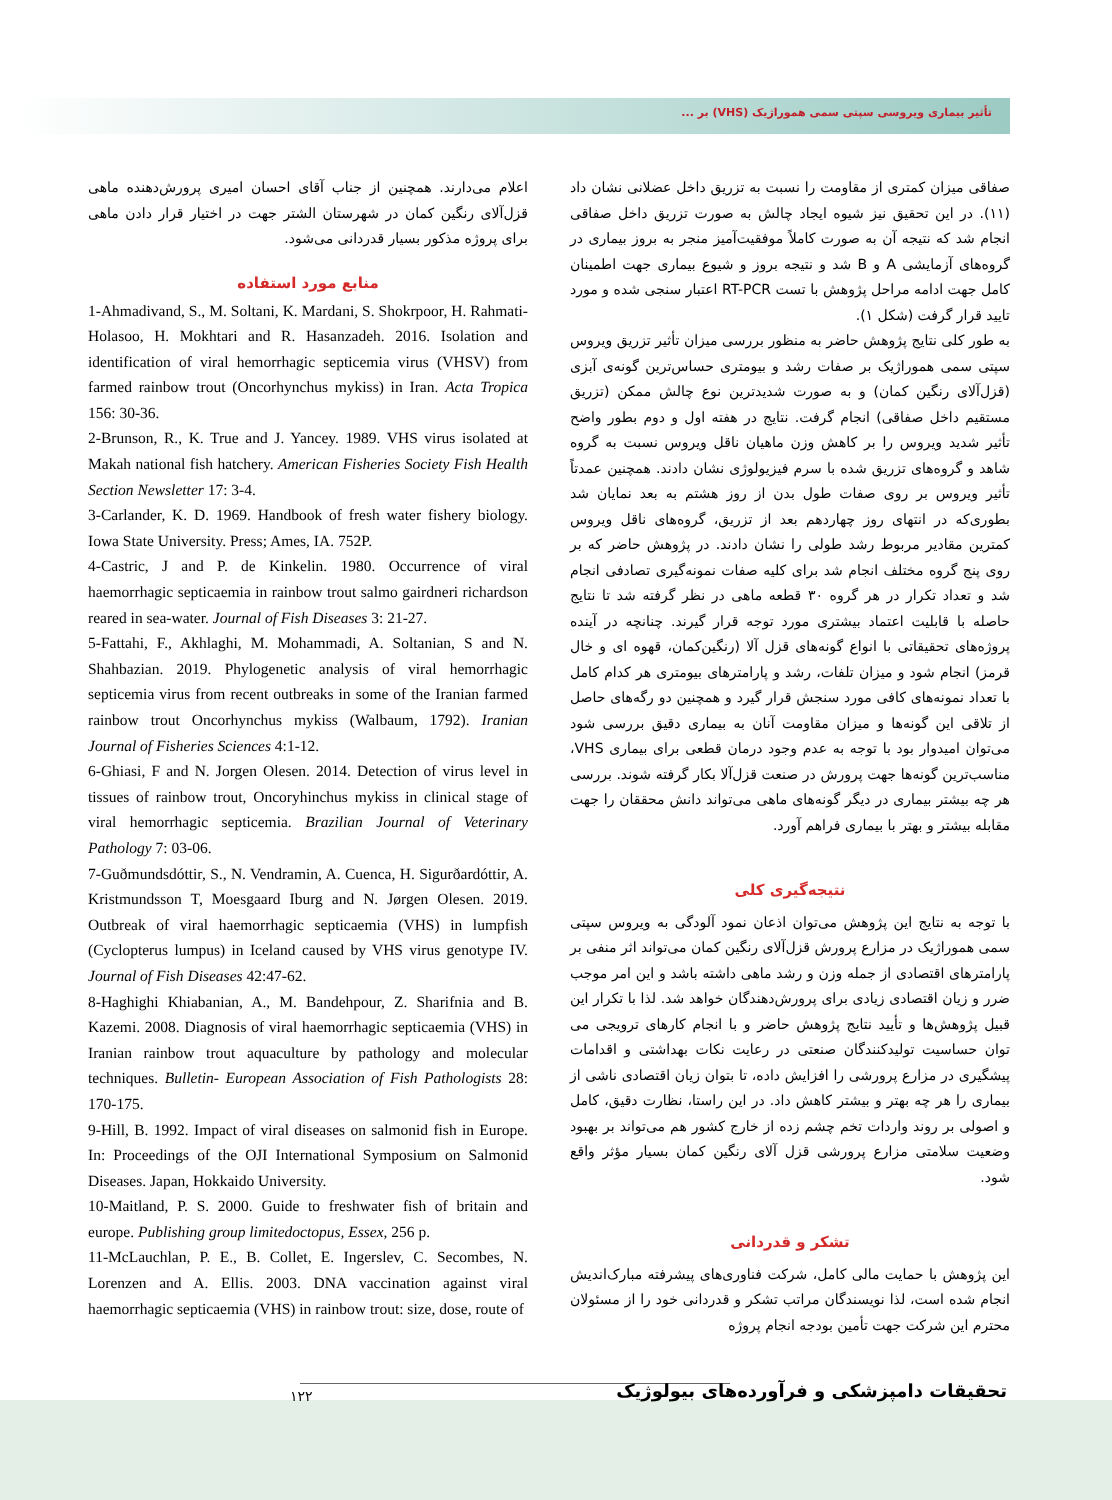تأثیر بیماری ویروسی سپتی سمی هموراژیک (VHS) بر ...
صفاقی میزان کمتری از مقاومت را نسبت به تزریق داخل عضلانی نشان داد (۱۱). در این تحقیق نیز شیوه ایجاد چالش به صورت تزریق داخل صفاقی انجام شد که نتیجه آن به صورت کاملاً موفقیت‌آمیز منجر به بروز بیماری در گروه‌های آزمایشی A و B شد و نتیجه بروز و شیوع بیماری جهت اطمینان کامل جهت ادامه مراحل پژوهش با تست RT-PCR اعتبار سنجی شده و مورد تایید قرار گرفت (شکل ۱).
به طور کلی نتایج پژوهش حاضر به منظور بررسی میزان تأثیر تزریق ویروس سپتی سمی هموراژیک بر صفات رشد و بیومتری حساس‌ترین گونه‌ی آبزی (قزل‌آلای رنگین کمان) و به صورت شدیدترین نوع چالش ممکن (تزریق مستقیم داخل صفاقی) انجام گرفت. نتایج در هفته اول و دوم بطور واضح تأثیر شدید ویروس را بر کاهش وزن ماهیان ناقل ویروس نسبت به گروه شاهد و گروه‌های تزریق شده با سرم فیزیولوژی نشان دادند. همچنین عمدتاً تأثیر ویروس بر روی صفات طول بدن از روز هشتم به بعد نمایان شد بطوری‌که در انتهای روز چهاردهم بعد از تزریق، گروه‌های ناقل ویروس کمترین مقادیر مربوط رشد طولی را نشان دادند. در پژوهش حاضر که بر روی پنج گروه مختلف انجام شد برای کلیه صفات نمونه‌گیری تصادفی انجام شد و تعداد تکرار در هر گروه ۳۰ قطعه ماهی در نظر گرفته شد تا نتایج حاصله با قابلیت اعتماد بیشتری مورد توجه قرار گیرند. چنانچه در آینده پروژه‌های تحقیقاتی با انواع گونه‌های قزل آلا (رنگین‌کمان، قهوه ای و خال قرمز) انجام شود و میزان تلفات، رشد و پارامترهای بیومتری هر کدام کامل با تعداد نمونه‌های کافی مورد سنجش قرار گیرد و همچنین دو رگه‌های حاصل از تلاقی این گونه‌ها و میزان مقاومت آنان به بیماری دقیق بررسی شود می‌توان امیدوار بود با توجه به عدم وجود درمان قطعی برای بیماری VHS، مناسب‌ترین گونه‌ها جهت پرورش در صنعت قزل‌آلا بکار گرفته شوند. بررسی هر چه بیشتر بیماری در دیگر گونه‌های ماهی می‌تواند دانش محققان را جهت مقابله بیشتر و بهتر با بیماری فراهم آورد.
نتیجه‌گیری کلی
با توجه به نتایج این پژوهش می‌توان اذعان نمود آلودگی به ویروس سپتی سمی هموراژیک در مزارع پرورش قزل‌آلای رنگین کمان می‌تواند اثر منفی بر پارامترهای اقتصادی از جمله وزن و رشد ماهی داشته باشد و این امر موجب ضرر و زیان اقتصادی زیادی برای پرورش‌دهندگان خواهد شد. لذا با تکرار این قبیل پژوهش‌ها و تأیید نتایج پژوهش حاضر و با انجام کارهای ترویجی می توان حساسیت تولیدکنندگان صنعتی در رعایت نکات بهداشتی و اقدامات پیشگیری در مزارع پرورشی را افزایش داده، تا بتوان زیان اقتصادی ناشی از بیماری را هر چه بهتر و بیشتر کاهش داد. در این راستا، نظارت دقیق، کامل و اصولی بر روند واردات تخم چشم زده از خارج کشور هم می‌تواند بر بهبود وضعیت سلامتی مزارع پرورشی قزل آلای رنگین کمان بسیار مؤثر واقع شود.
تشکر و قدردانی
این پژوهش با حمایت مالی کامل، شرکت فناوری‌های پیشرفته مبارک‌اندیش انجام شده است، لذا نویسندگان مراتب تشکر و قدردانی خود را از مسئولان محترم این شرکت جهت تأمین بودجه انجام پروژه
اعلام می‌دارند. همچنین از جناب آقای احسان امیری پرورش‌دهنده ماهی قزل‌آلای رنگین کمان در شهرستان الشتر جهت در اختیار قرار دادن ماهی برای پروژه مذکور بسیار قدردانی می‌شود.
منابع مورد استفاده
1-Ahmadivand, S., M. Soltani, K. Mardani, S. Shokrpoor, H. Rahmati-Holasoo, H. Mokhtari and R. Hasanzadeh. 2016. Isolation and identification of viral hemorrhagic septicemia virus (VHSV) from farmed rainbow trout (Oncorhynchus mykiss) in Iran. Acta Tropica 156: 30-36.
2-Brunson, R., K. True and J. Yancey. 1989. VHS virus isolated at Makah national fish hatchery. American Fisheries Society Fish Health Section Newsletter 17: 3-4.
3-Carlander, K. D. 1969. Handbook of fresh water fishery biology. Iowa State University. Press; Ames, IA. 752P.
4-Castric, J and P. de Kinkelin. 1980. Occurrence of viral haemorrhagic septicaemia in rainbow trout salmo gairdneri richardson reared in sea-water. Journal of Fish Diseases 3: 21-27.
5-Fattahi, F., Akhlaghi, M. Mohammadi, A. Soltanian, S and N. Shahbazian. 2019. Phylogenetic analysis of viral hemorrhagic septicemia virus from recent outbreaks in some of the Iranian farmed rainbow trout Oncorhynchus mykiss (Walbaum, 1792). Iranian Journal of Fisheries Sciences 4:1-12.
6-Ghiasi, F and N. Jorgen Olesen. 2014. Detection of virus level in tissues of rainbow trout, Oncoryhinchus mykiss in clinical stage of viral hemorrhagic septicemia. Brazilian Journal of Veterinary Pathology 7: 03-06.
7-Guðmundsdóttir, S., N. Vendramin, A. Cuenca, H. Sigurðardóttir, A. Kristmundsson T, Moesgaard Iburg and N. Jørgen Olesen. 2019. Outbreak of viral haemorrhagic septicaemia (VHS) in lumpfish (Cyclopterus lumpus) in Iceland caused by VHS virus genotype IV. Journal of Fish Diseases 42:47-62.
8-Haghighi Khiabanian, A., M. Bandehpour, Z. Sharifnia and B. Kazemi. 2008. Diagnosis of viral haemorrhagic septicaemia (VHS) in Iranian rainbow trout aquaculture by pathology and molecular techniques. Bulletin- European Association of Fish Pathologists 28: 170-175.
9-Hill, B. 1992. Impact of viral diseases on salmonid fish in Europe. In: Proceedings of the OJI International Symposium on Salmonid Diseases. Japan, Hokkaido University.
10-Maitland, P. S. 2000. Guide to freshwater fish of britain and europe. Publishing group limitedoctopus, Essex, 256 p.
11-McLauchlan, P. E., B. Collet, E. Ingerslev, C. Secombes, N. Lorenzen and A. Ellis. 2003. DNA vaccination against viral haemorrhagic septicaemia (VHS) in rainbow trout: size, dose, route of
۱۲۲
تحقیقات دامپزشکی و فرآورده‌های بیولوژیک